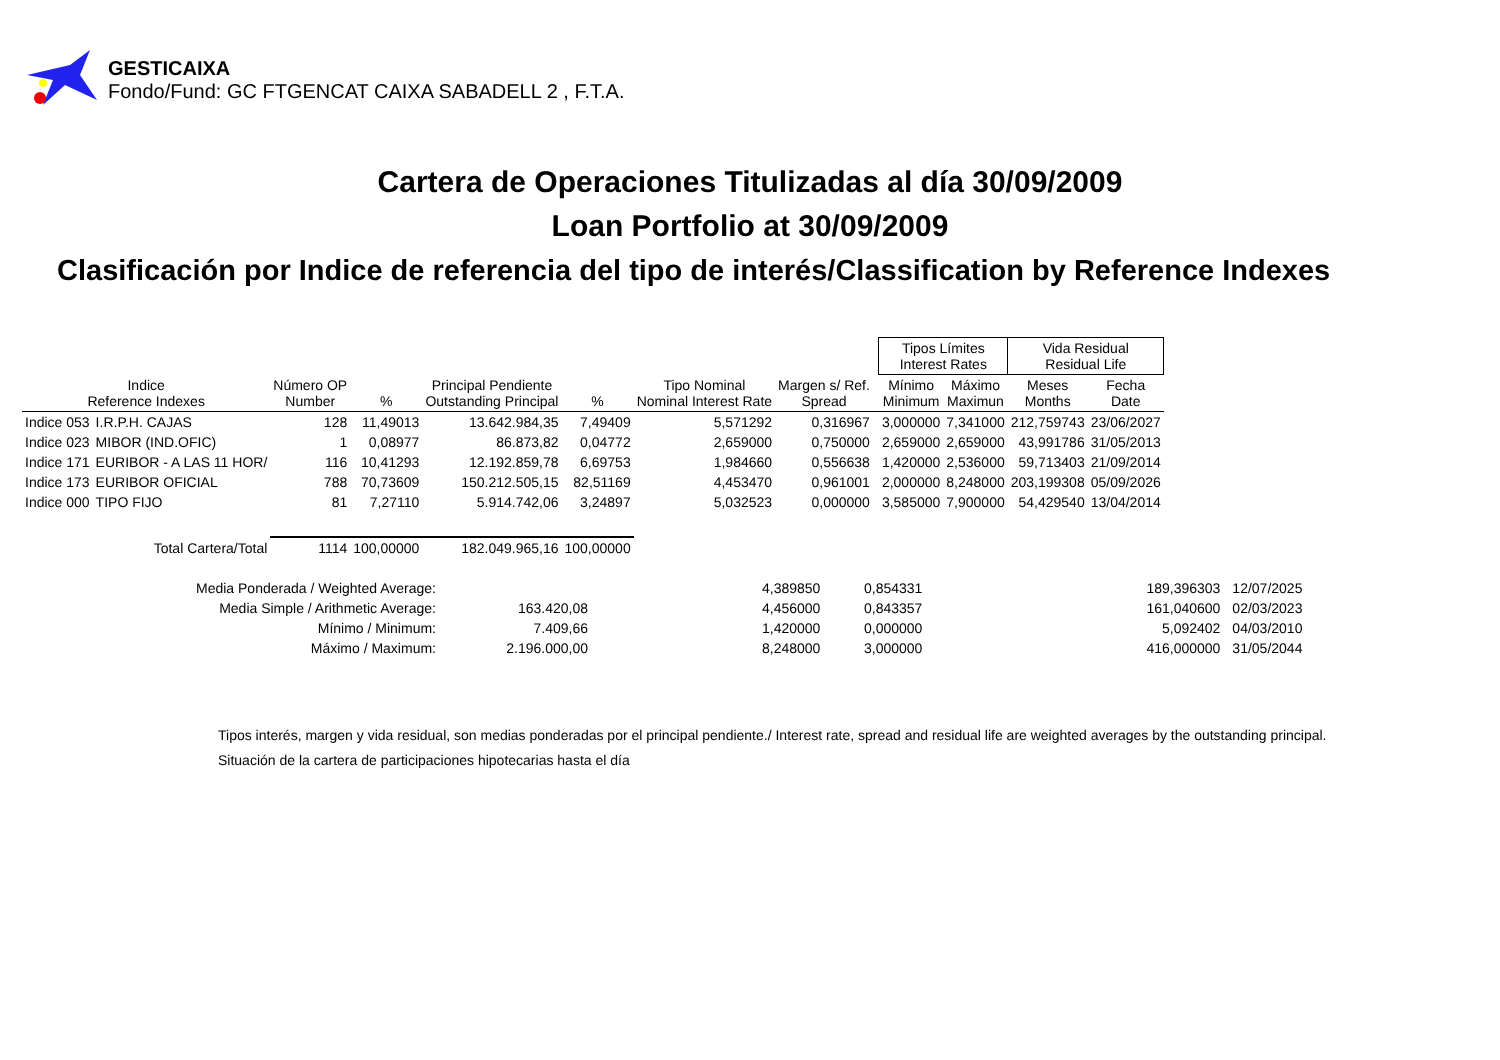GESTICAIXA
Fondo/Fund: GC FTGENCAT CAIXA SABADELL 2 , F.T.A.
Cartera de Operaciones Titulizadas al día 30/09/2009
Loan Portfolio at 30/09/2009
Clasificación por Indice de referencia del tipo de interés/Classification by Reference Indexes
| | | | | | | | | | Tipos Límites Interest Rates | | Vida Residual Residual Life | |
| --- | --- | --- | --- | --- | --- | --- | --- | --- | --- | --- | --- | --- |
| Indice Reference Indexes | | Número OP Number | % | Principal Pendiente Outstanding Principal | % | Tipo Nominal Nominal Interest Rate | Margen s/ Ref. Spread | | Mínimo Minimum | Máximo Maximun | Meses Months | Fecha Date |
| Indice 053 | I.R.P.H. CAJAS | 128 | 11,49013 | 13.642.984,35 | 7,49409 | 5,571292 | 0,316967 | | 3,000000 | 7,341000 | 212,759743 | 23/06/2027 |
| Indice 023 | MIBOR (IND.OFIC) | 1 | 0,08977 | 86.873,82 | 0,04772 | 2,659000 | 0,750000 | | 2,659000 | 2,659000 | 43,991786 | 31/05/2013 |
| Indice 171 | EURIBOR - A LAS 11 HOR/ | 116 | 10,41293 | 12.192.859,78 | 6,69753 | 1,984660 | 0,556638 | | 1,420000 | 2,536000 | 59,713403 | 21/09/2014 |
| Indice 173 | EURIBOR OFICIAL | 788 | 70,73609 | 150.212.505,15 | 82,51169 | 4,453470 | 0,961001 | | 2,000000 | 8,248000 | 203,199308 | 05/09/2026 |
| Indice 000 | TIPO FIJO | 81 | 7,27110 | 5.914.742,06 | 3,24897 | 5,032523 | 0,000000 | | 3,585000 | 7,900000 | 54,429540 | 13/04/2014 |
| Total Cartera/Total | | 1114 | 100,00000 | 182.049.965,16 | 100,00000 | | | | | | | |
| Media Ponderada / Weighted Average: | | | 4,389850 | 0,854331 | | 189,396303 | 12/07/2025 |
| Media Simple / Arithmetic Average: | 163.420,08 | | 4,456000 | 0,843357 | | 161,040600 | 02/03/2023 |
| Mínimo / Minimum: | 7.409,66 | | 1,420000 | 0,000000 | | 5,092402 | 04/03/2010 |
| Máximo / Maximum: | 2.196.000,00 | | 8,248000 | 3,000000 | | 416,000000 | 31/05/2044 |
Tipos interés, margen y vida residual, son medias ponderadas por el principal pendiente./ Interest rate, spread and residual life are weighted averages by the outstanding principal.
Situación de la cartera de participaciones hipotecarias hasta el día